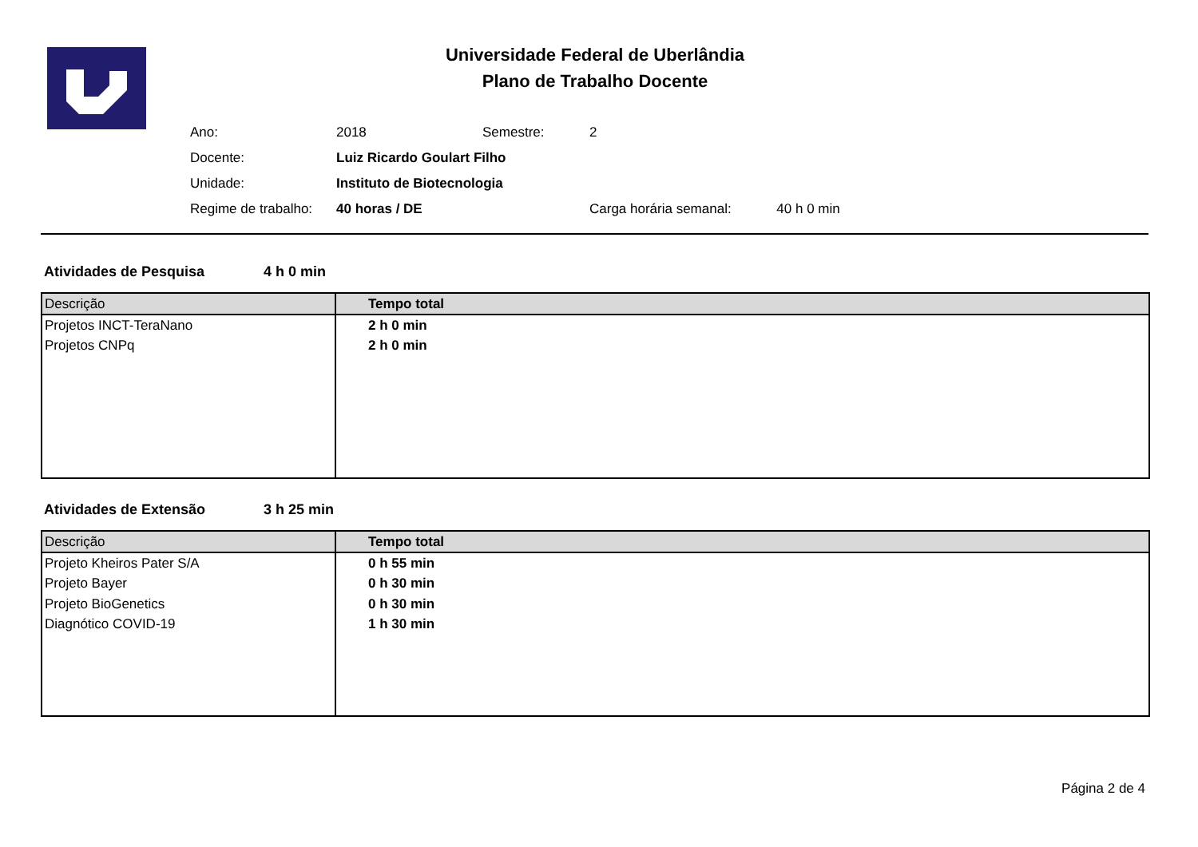Universidade Federal de Uberlândia
Plano de Trabalho Docente
| Ano: | 2018 | Semestre: | 2 |
| Docente: | Luiz Ricardo Goulart Filho | | |
| Unidade: | Instituto de Biotecnologia | | |
| Regime de trabalho: | 40 horas / DE | | Carga horária semanal: 40 h 0 min |
Atividades de Pesquisa 4 h 0 min
| Descrição | Tempo total |
| --- | --- |
| Projetos INCT-TeraNano | 2 h 0 min |
| Projetos CNPq | 2 h 0 min |
Atividades de Extensão 3 h 25 min
| Descrição | Tempo total |
| --- | --- |
| Projeto Kheiros Pater S/A | 0 h 55 min |
| Projeto Bayer | 0 h 30 min |
| Projeto BioGenetics | 0 h 30 min |
| Diagnótico COVID-19 | 1 h 30 min |
Página 2 de 4